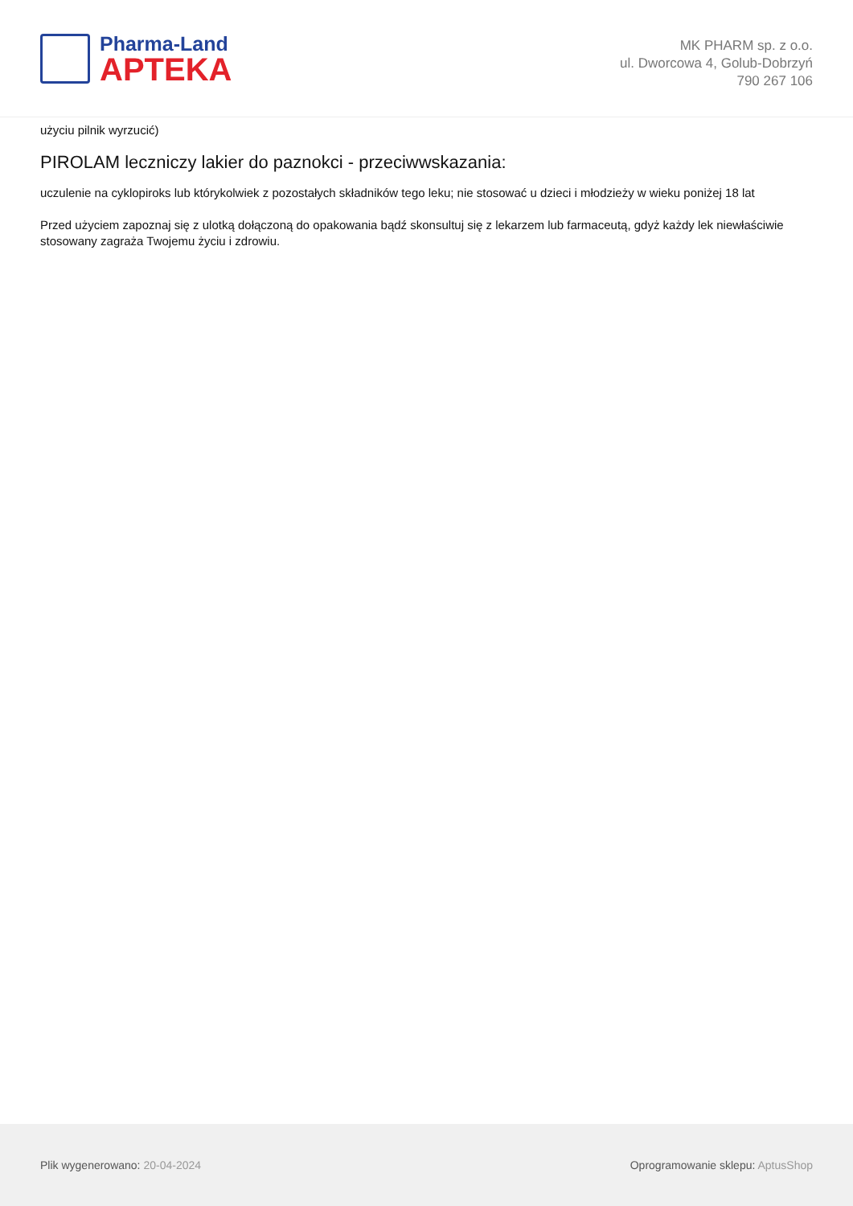Pharma-Land
APTEKA
MK PHARM sp. z o.o.
ul. Dworcowa 4, Golub-Dobrzyń
790 267 106
użyciu pilnik wyrzucić)
PIROLAM leczniczy lakier do paznokci - przeciwwskazania:
uczulenie na cyklopiroks lub którykolwiek z pozostałych składników tego leku; nie stosować u dzieci i młodzieży w wieku poniżej 18 lat
Przed użyciem zapoznaj się z ulotką dołączoną do opakowania bądź skonsultuj się z lekarzem lub farmaceutą, gdyż każdy lek niewłaściwie stosowany zagraża Twojemu życiu i zdrowiu.
Plik wygenerowano: 20-04-2024
Oprogramowanie sklepu: AptusShop